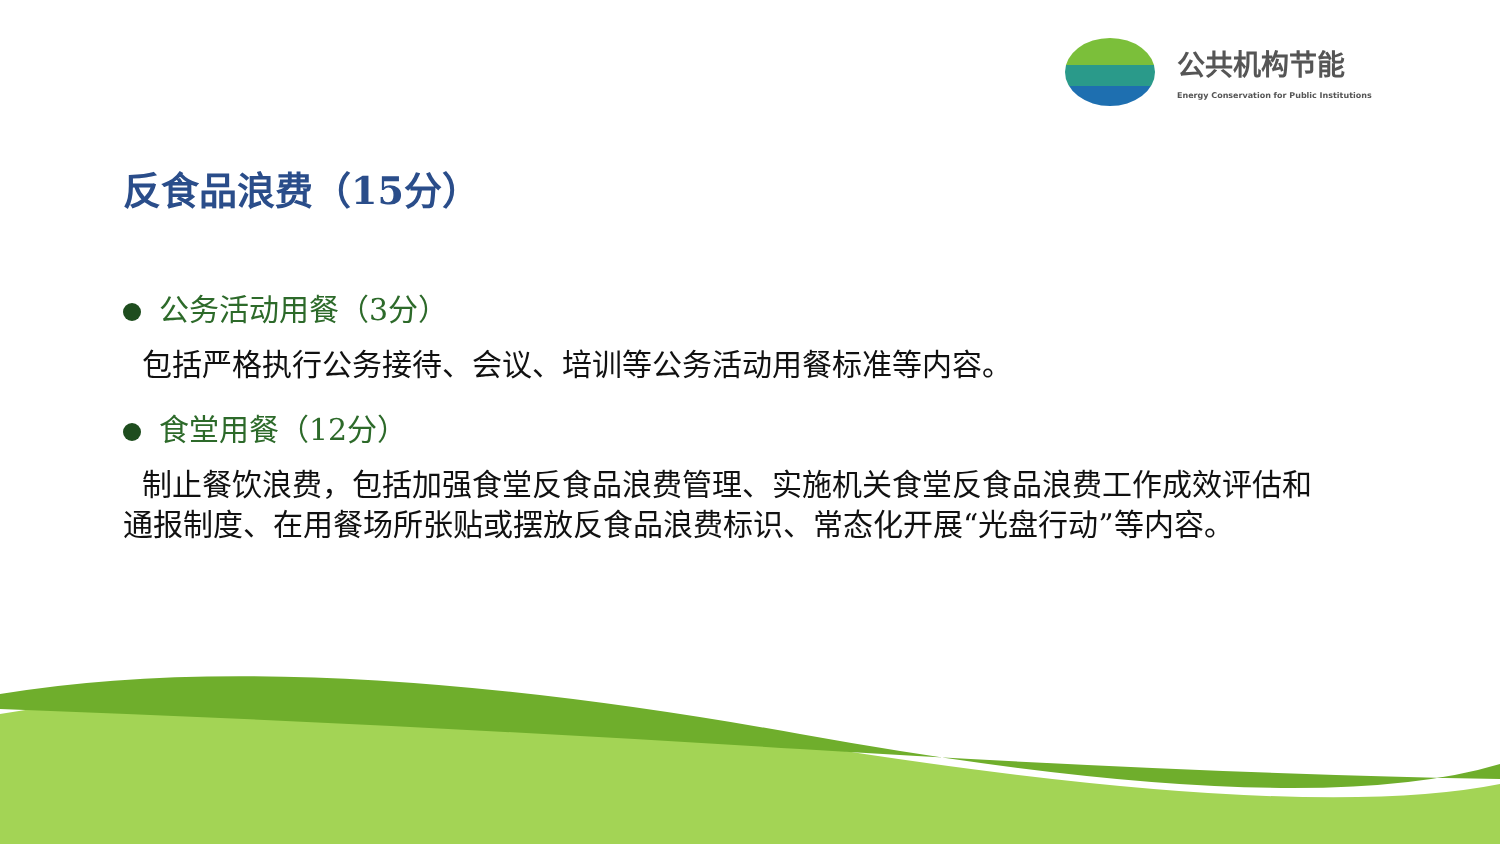公共机构节能
Energy Conservation for Public Institutions
反食品浪费（15分）
公务活动用餐（3分）
包括严格执行公务接待、会议、培训等公务活动用餐标准等内容。
食堂用餐（12分）
制止餐饮浪费，包括加强食堂反食品浪费管理、实施机关食堂反食品浪费工作成效评估和通报制度、在用餐场所张贴或摆放反食品浪费标识、常态化开展“光盘行动”等内容。